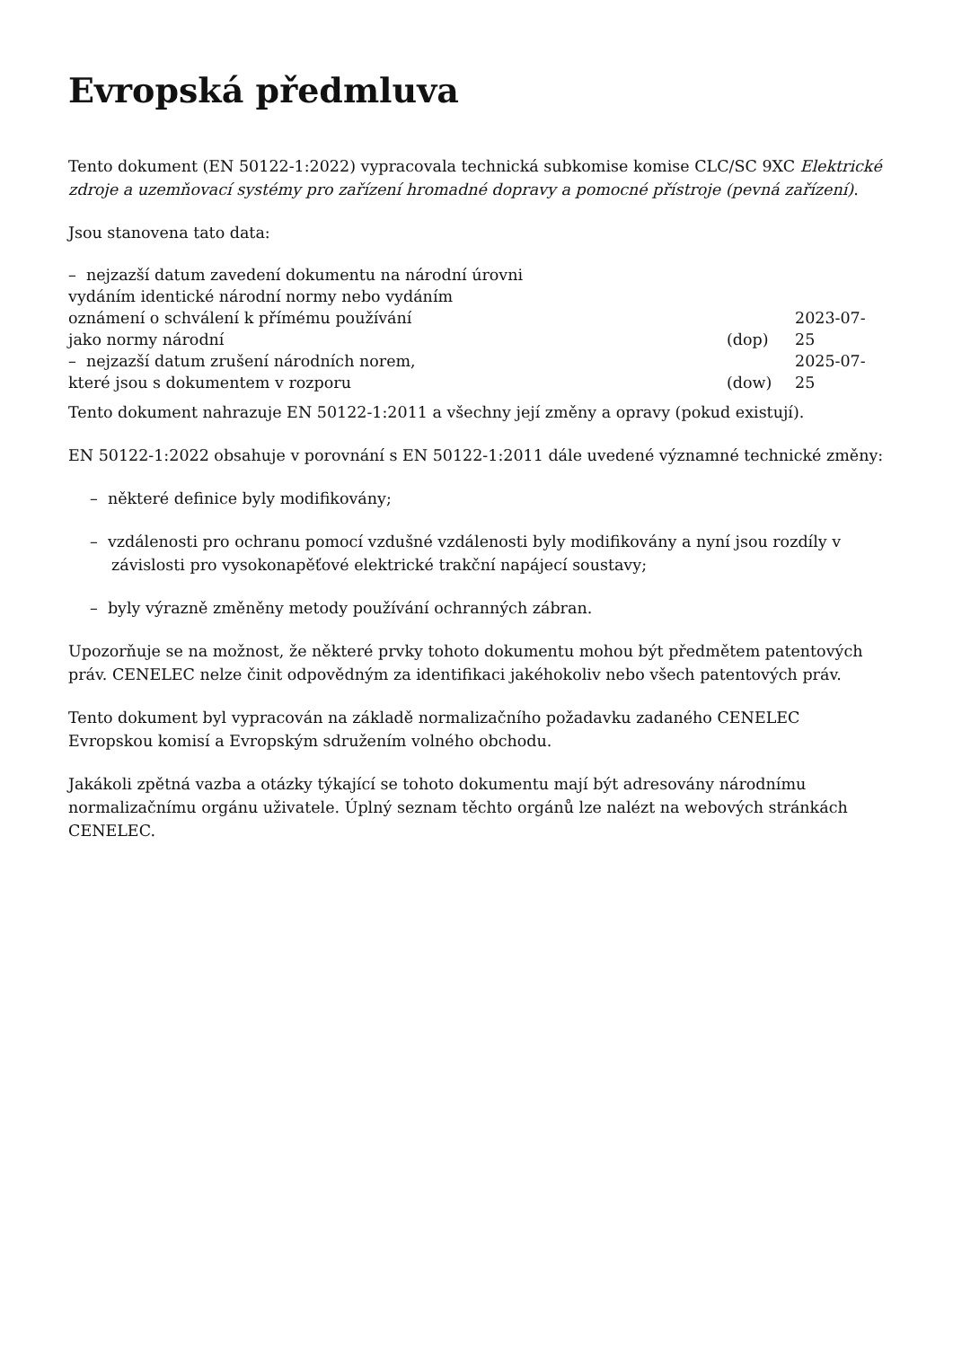Evropská předmluva
Tento dokument (EN 50122-1:2022) vypracovala technická subkomise komise CLC/SC 9XC Elektrické zdroje a uzemňovací systémy pro zařízení hromadné dopravy a pomocné přístroje (pevná zařízení).
Jsou stanovena tato data:
| – nejzazší datum zavedení dokumentu na národní úrovni vydáním identické národní normy nebo vydáním oznámení o schválení k přímému používání jako normy národní | (dop) | 2023-07-25 |
| – nejzazší datum zrušení národních norem, které jsou s dokumentem v rozporu | (dow) | 2025-07-25 |
Tento dokument nahrazuje EN 50122-1:2011 a všechny její změny a opravy (pokud existují).
EN 50122-1:2022 obsahuje v porovnání s EN 50122-1:2011 dále uvedené významné technické změny:
– některé definice byly modifikovány;
– vzdálenosti pro ochranu pomocí vzdušné vzdálenosti byly modifikovány a nyní jsou rozdíly v závislosti pro vysokonapěťové elektrické trakční napájecí soustavy;
– byly výrazně změněny metody používání ochranných zábran.
Upozorňuje se na možnost, že některé prvky tohoto dokumentu mohou být předmětem patentových práv. CENELEC nelze činit odpovědným za identifikaci jakéhokoliv nebo všech patentových práv.
Tento dokument byl vypracován na základě normalizačního požadavku zadaného CENELEC Evropskou komisí a Evropským sdružením volného obchodu.
Jakákoli zpětná vazba a otázky týkající se tohoto dokumentu mají být adresovány národnímu normalizačnímu orgánu uživatele. Úplný seznam těchto orgánů lze nalézt na webových stránkách CENELEC.